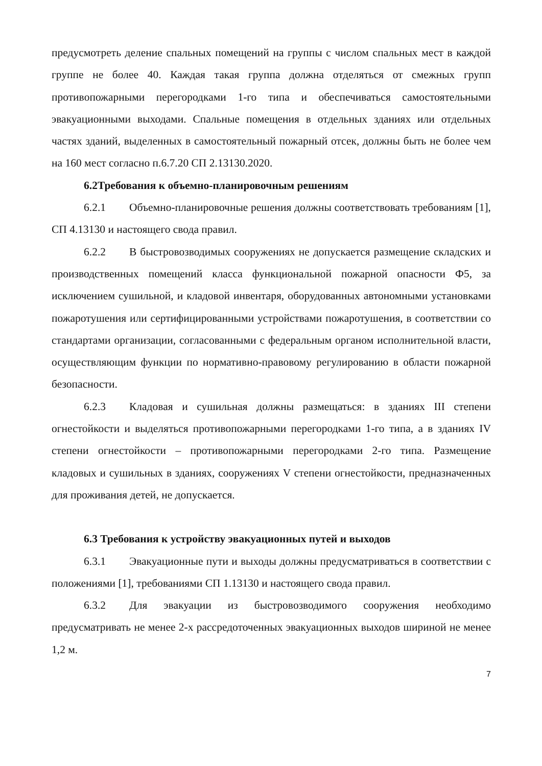предусмотреть деление спальных помещений на группы с числом спальных мест в каждой группе не более 40. Каждая такая группа должна отделяться от смежных групп противопожарными перегородками 1-го типа и обеспечиваться самостоятельными эвакуационными выходами. Спальные помещения в отдельных зданиях или отдельных частях зданий, выделенных в самостоятельный пожарный отсек, должны быть не более чем на 160 мест согласно п.6.7.20 СП 2.13130.2020.
6.2Требования к объемно-планировочным решениям
6.2.1 Объемно-планировочные решения должны соответствовать требованиям [1], СП 4.13130 и настоящего свода правил.
6.2.2 В быстровозводимых сооружениях не допускается размещение складских и производственных помещений класса функциональной пожарной опасности Ф5, за исключением сушильной, и кладовой инвентаря, оборудованных автономными установками пожаротушения или сертифицированными устройствами пожаротушения, в соответствии со стандартами организации, согласованными с федеральным органом исполнительной власти, осуществляющим функции по нормативно-правовому регулированию в области пожарной безопасности.
6.2.3 Кладовая и сушильная должны размещаться: в зданиях III степени огнестойкости и выделяться противопожарными перегородками 1-го типа, а в зданиях IV степени огнестойкости – противопожарными перегородками 2-го типа. Размещение кладовых и сушильных в зданиях, сооружениях V степени огнестойкости, предназначенных для проживания детей, не допускается.
6.3 Требования к устройству эвакуационных путей и выходов
6.3.1 Эвакуационные пути и выходы должны предусматриваться в соответствии с положениями [1], требованиями СП 1.13130 и настоящего свода правил.
6.3.2 Для эвакуации из быстровозводимого сооружения необходимо предусматривать не менее 2-х рассредоточенных эвакуационных выходов шириной не менее 1,2 м.
7